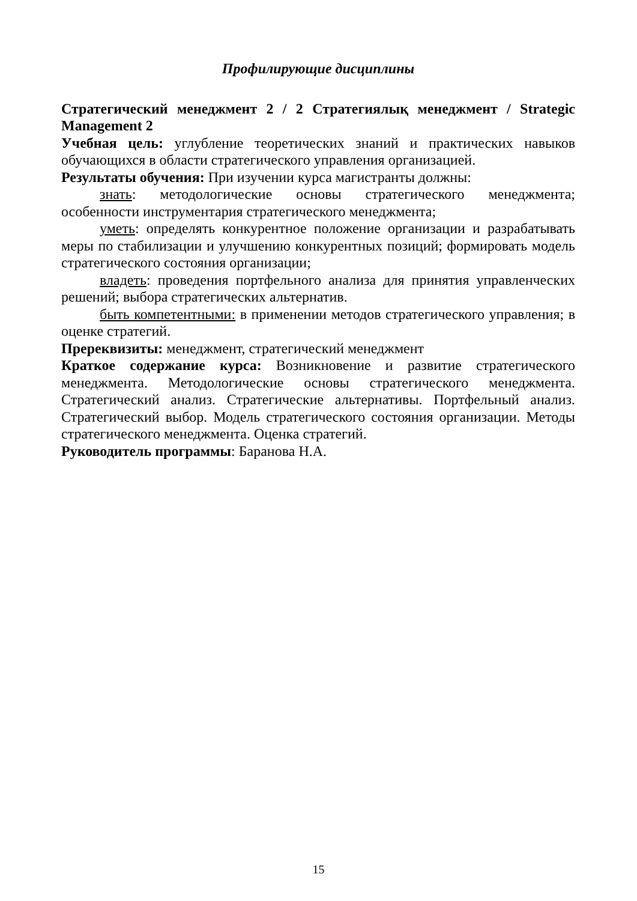Профилирующие дисциплины
Стратегический менеджмент 2 / 2 Стратегиялық менеджмент / Strategic Management 2
Учебная цель: углубление теоретических знаний и практических навыков обучающихся в области стратегического управления организацией.
Результаты обучения: При изучении курса магистранты должны:
знать: методологические основы стратегического менеджмента; особенности инструментария стратегического менеджмента;
уметь: определять конкурентное положение организации и разрабатывать меры по стабилизации и улучшению конкурентных позиций; формировать модель стратегического состояния организации;
владеть: проведения портфельного анализа для принятия управленческих решений; выбора стратегических альтернатив.
быть компетентными: в применении методов стратегического управления; в оценке стратегий.
Пререквизиты: менеджмент, стратегический менеджмент
Краткое содержание курса: Возникновение и развитие стратегического менеджмента. Методологические основы стратегического менеджмента. Стратегический анализ. Стратегические альтернативы. Портфельный анализ. Стратегический выбор. Модель стратегического состояния организации. Методы стратегического менеджмента. Оценка стратегий.
Руководитель программы: Баранова Н.А.
15